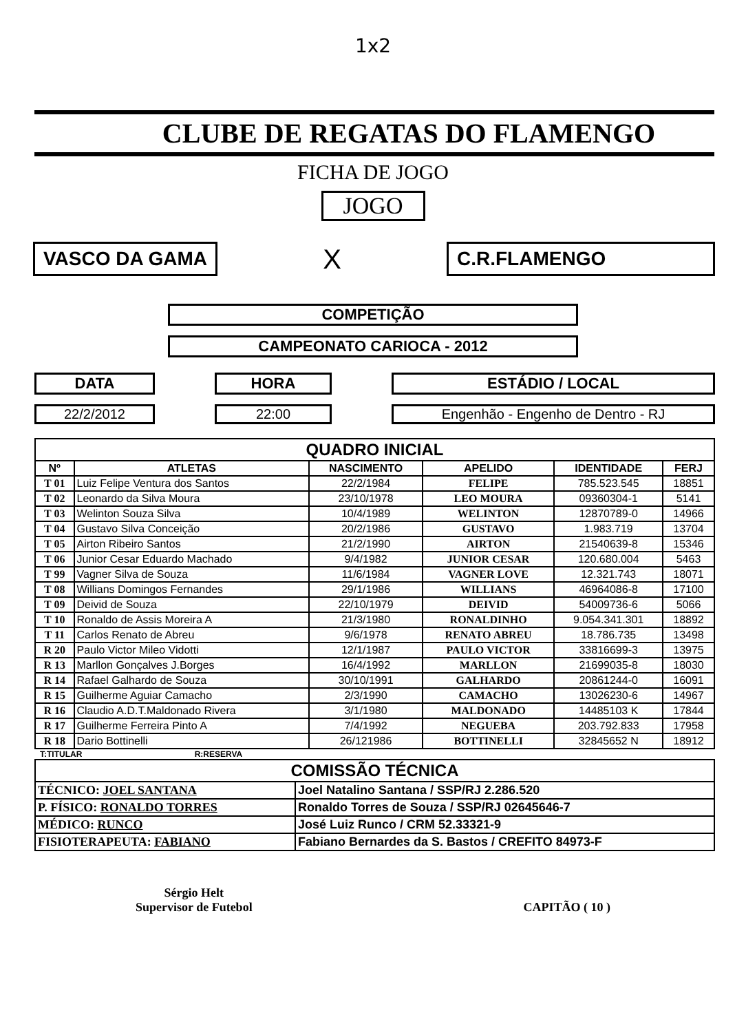1x2
CLUBE DE REGATAS DO FLAMENGO
FICHA DE JOGO
JOGO
VASCO DA GAMA
X
C.R.FLAMENGO
COMPETIÇÃO
CAMPEONATO CARIOCA - 2012
DATA
22/2/2012
HORA
22:00
ESTÁDIO / LOCAL
Engenhão - Engenho de Dentro - RJ
| QUADRO INICIAL | | | | | |
| --- | --- | --- | --- | --- | --- |
| Nº | ATLETAS | NASCIMENTO | APELIDO | IDENTIDADE | FERJ |
| T 01 | Luiz Felipe Ventura dos Santos | 22/2/1984 | FELIPE | 785.523.545 | 18851 |
| T 02 | Leonardo da Silva Moura | 23/10/1978 | LEO MOURA | 09360304-1 | 5141 |
| T 03 | Welinton Souza Silva | 10/4/1989 | WELINTON | 12870789-0 | 14966 |
| T 04 | Gustavo Silva Conceição | 20/2/1986 | GUSTAVO | 1.983.719 | 13704 |
| T 05 | Airton Ribeiro Santos | 21/2/1990 | AIRTON | 21540639-8 | 15346 |
| T 06 | Junior Cesar Eduardo Machado | 9/4/1982 | JUNIOR CESAR | 120.680.004 | 5463 |
| T 99 | Vagner Silva de Souza | 11/6/1984 | VAGNER LOVE | 12.321.743 | 18071 |
| T 08 | Willians Domingos Fernandes | 29/1/1986 | WILLIANS | 46964086-8 | 17100 |
| T 09 | Deivid de Souza | 22/10/1979 | DEIVID | 54009736-6 | 5066 |
| T 10 | Ronaldo de Assis Moreira A | 21/3/1980 | RONALDINHO | 9.054.341.301 | 18892 |
| T 11 | Carlos Renato de Abreu | 9/6/1978 | RENATO ABREU | 18.786.735 | 13498 |
| R 20 | Paulo Victor Mileo Vidotti | 12/1/1987 | PAULO VICTOR | 33816699-3 | 13975 |
| R 13 | Marllon Gonçalves J.Borges | 16/4/1992 | MARLLON | 21699035-8 | 18030 |
| R 14 | Rafael Galhardo de Souza | 30/10/1991 | GALHARDO | 20861244-0 | 16091 |
| R 15 | Guilherme Aguiar Camacho | 2/3/1990 | CAMACHO | 13026230-6 | 14967 |
| R 16 | Claudio A.D.T.Maldonado Rivera | 3/1/1980 | MALDONADO | 14485103 K | 17844 |
| R 17 | Guilherme Ferreira Pinto A | 7/4/1992 | NEGUEBA | 203.792.833 | 17958 |
| R 18 | Dario Bottinelli | 26/121986 | BOTTINELLI | 32845652 N | 18912 |
T:TITULAR R:RESERVA
| COMISSÃO TÉCNICA | |
| --- | --- |
| TÉCNICO: JOEL SANTANA | Joel Natalino Santana / SSP/RJ 2.286.520 |
| P. FÍSICO: RONALDO TORRES | Ronaldo Torres de Souza / SSP/RJ 02645646-7 |
| MÉDICO: RUNCO | José Luiz Runco / CRM 52.33321-9 |
| FISIOTERAPEUTA: FABIANO | Fabiano Bernardes da S. Bastos / CREFITO 84973-F |
Sérgio Helt
Supervisor de Futebol
CAPITÃO ( 10 )